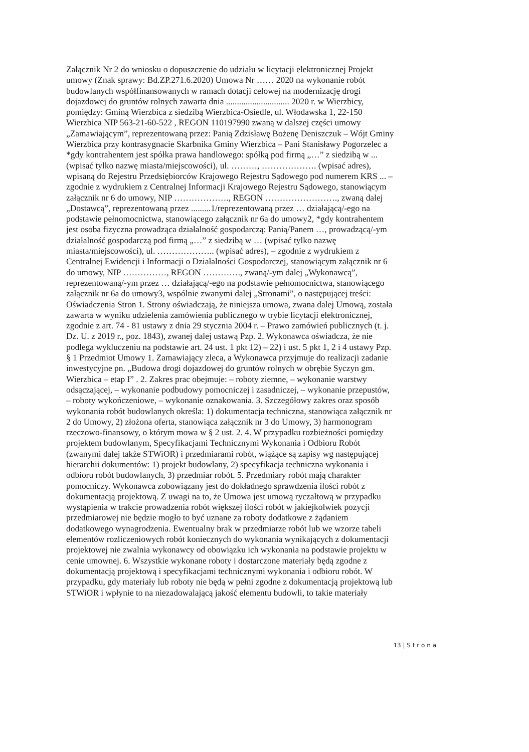Załącznik Nr 2 do wniosku o dopuszczenie do udziału w licytacji elektronicznej Projekt
umowy (Znak sprawy: Bd.ZP.271.6.2020) Umowa Nr …… 2020 na wykonanie robót
budowlanych współfinansowanych w ramach dotacji celowej na modernizację drogi
dojazdowej do gruntów rolnych zawarta dnia ............................. 2020 r. w Wierzbicy,
pomiędzy: Gminą Wierzbica z siedzibą Wierzbica-Osiedle, ul. Włodawska 1, 22-150
Wierzbica NIP 563-21-60-522 , REGON 110197990 zwaną w dalszej części umowy
„Zamawiającym”, reprezentowaną przez: Panią Zdzisławę Bożenę Deniszczuk – Wójt Gminy
Wierzbica przy kontrasygnacie Skarbnika Gminy Wierzbica – Pani Stanisławy Pogorzelec a
*gdy kontrahentem jest spółka prawa handlowego: spółką pod firmą „…” z siedzibą w ...
(wpisać tylko nazwę miasta/miejscowości), ul. ………, ………………. (wpisać adres),
wpisaną do Rejestru Przedsiębiorców Krajowego Rejestru Sądowego pod numerem KRS ... –
zgodnie z wydrukiem z Centralnej Informacji Krajowego Rejestru Sądowego, stanowiącym
załącznik nr 6 do umowy, NIP ………………., REGON ……………………., zwaną dalej
„Dostawcą”, reprezentowaną przez .........1/reprezentowaną przez … działającą/-ego na
podstawie pełnomocnictwa, stanowiącego załącznik nr 6a do umowy2, *gdy kontrahentem
jest osoba fizyczna prowadząca działalność gospodarczą: Panią/Panem …, prowadzącą/-ym
działalność gospodarczą pod firmą „…” z siedzibą w … (wpisać tylko nazwę
miasta/miejscowości), ul. ……………….. (wpisać adres), – zgodnie z wydrukiem z
Centralnej Ewidencji i Informacji o Działalności Gospodarczej, stanowiącym załącznik nr 6
do umowy, NIP ……………, REGON …………., zwaną/-ym dalej „Wykonawcą”,
reprezentowaną/-ym przez … działającą/-ego na podstawie pełnomocnictwa, stanowiącego
załącznik nr 6a do umowy3, wspólnie zwanymi dalej „Stronami”, o następującej treści:
Oświadczenia Stron 1. Strony oświadczają, że niniejsza umowa, zwana dalej Umową, została
zawarta w wyniku udzielenia zamówienia publicznego w trybie licytacji elektronicznej,
zgodnie z art. 74 - 81 ustawy z dnia 29 stycznia 2004 r. – Prawo zamówień publicznych (t. j.
Dz. U. z 2019 r., poz. 1843), zwanej dalej ustawą Pzp. 2. Wykonawca oświadcza, że nie
podlega wykluczeniu na podstawie art. 24 ust. 1 pkt 12) – 22) i ust. 5 pkt 1, 2 i 4 ustawy Pzp.
§ 1 Przedmiot Umowy 1. Zamawiający zleca, a Wykonawca przyjmuje do realizacji zadanie
inwestycyjne pn. „Budowa drogi dojazdowej do gruntów rolnych w obrębie Syczyn gm.
Wierzbica – etap I” . 2. Zakres prac obejmuje: – roboty ziemne, – wykonanie warstwy
odsączającej, – wykonanie podbudowy pomocniczej i zasadniczej, – wykonanie przepustów,
– roboty wykończeniowe, – wykonanie oznakowania. 3. Szczegółowy zakres oraz sposób
wykonania robót budowlanych określa: 1) dokumentacja techniczna, stanowiąca załącznik nr
2 do Umowy, 2) złożona oferta, stanowiąca załącznik nr 3 do Umowy, 3) harmonogram
rzeczowo-finansowy, o którym mowa w § 2 ust. 2. 4. W przypadku rozbieżności pomiędzy
projektem budowlanym, Specyfikacjami Technicznymi Wykonania i Odbioru Robót
(zwanymi dalej także STWiOR) i przedmiarami robót, wiążące są zapisy wg następującej
hierarchii dokumentów: 1) projekt budowlany, 2) specyfikacja techniczna wykonania i
odbioru robót budowlanych, 3) przedmiar robót. 5. Przedmiary robót mają charakter
pomocniczy. Wykonawca zobowiązany jest do dokładnego sprawdzenia ilości robót z
dokumentacją projektową. Z uwagi na to, że Umowa jest umową ryczałtową w przypadku
wystąpienia w trakcie prowadzenia robót większej ilości robót w jakiejkolwiek pozycji
przedmiarowej nie będzie mogło to być uznane za roboty dodatkowe z żądaniem
dodatkowego wynagrodzenia. Ewentualny brak w przedmiarze robót lub we wzorze tabeli
elementów rozliczeniowych robót koniecznych do wykonania wynikających z dokumentacji
projektowej nie zwalnia wykonawcy od obowiązku ich wykonania na podstawie projektu w
cenie umownej. 6. Wszystkie wykonane roboty i dostarczone materiały będą zgodne z
dokumentacją projektową i specyfikacjami technicznymi wykonania i odbioru robót. W
przypadku, gdy materiały lub roboty nie będą w pełni zgodne z dokumentacją projektową lub
STWiOR i wpłynie to na niezadowalającą jakość elementu budowli, to takie materiały
13 | S t r o n a